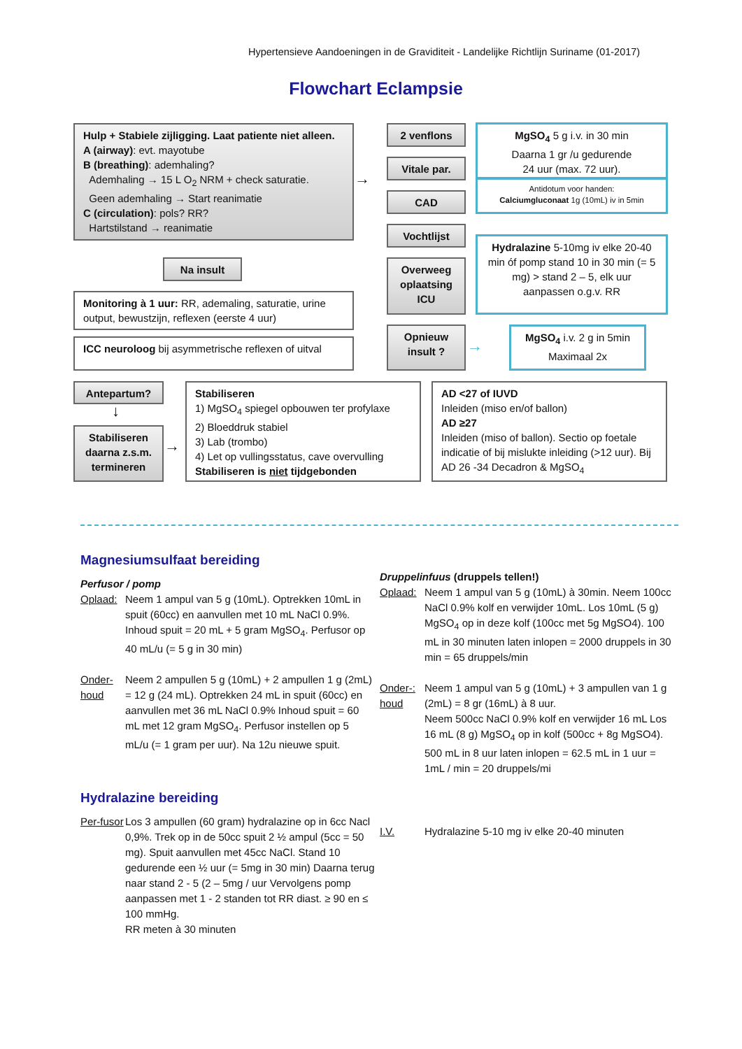Hypertensieve Aandoeningen in de Graviditeit - Landelijke Richtlijn Suriname (01-2017)
Flowchart Eclampsie
Hulp + Stabiele zijligging. Laat patiente niet alleen.
A (airway): evt. mayotube
B (breathing): ademhaling?
Ademhaling → 15 L O<sub>2</sub> NRM + check saturatie.
Geen ademhaling → Start reanimatie
C (circulation): pols? RR?
Hartstilstand → reanimatie
→
2 venflons
Vitale par.
CAD
Vochtlijst
Overweeg oplaatsing ICU
Opnieuw insult ?
→
MgSO<sub>4</sub> 5 g i.v. in 30 min
Daarna 1 gr /u gedurende
24 uur (max. 72 uur).
Antidotum voor handen:
Calciumgluconaat 1g (10mL) iv in 5min
Hydralazine 5-10mg iv elke 20-40 min óf pomp stand 10 in 30 min (= 5 mg) > stand 2 – 5, elk uur aanpassen o.g.v. RR
MgSO<sub>4</sub> i.v. 2 g in 5min
Maximaal 2x
Na insult
Monitoring à 1 uur: RR, ademaling, saturatie, urine output, bewustzijn, reflexen (eerste 4 uur)
ICC neuroloog bij asymmetrische reflexen of uitval
Antepartum?
↓
Stabiliseren daarna z.s.m. termineren
→
Stabiliseren
1) MgSO<sub>4</sub> spiegel opbouwen ter profylaxe
2) Bloeddruk stabiel
3) Lab (trombo)
4) Let op vullingsstatus, cave overvulling
Stabiliseren is niet tijdgebonden
AD <27 of IUVD
Inleiden (miso en/of ballon)
AD ≥27
Inleiden (miso of ballon). Sectio op foetale indicatie of bij mislukte inleiding (>12 uur). Bij AD 26 -34 Decadron & MgSO<sub>4</sub>
Magnesiumsulfaat bereiding
Perfusor / pomp
Oplaad: Neem 1 ampul van 5 g (10mL). Optrekken 10mL in spuit (60cc) en aanvullen met 10 mL NaCl 0.9%. Inhoud spuit = 20 mL + 5 gram MgSO<sub>4</sub>. Perfusor op 40 mL/u (= 5 g in 30 min)
Onder-houd Neem 2 ampullen 5 g (10mL) + 2 ampullen 1 g (2mL) = 12 g (24 mL). Optrekken 24 mL in spuit (60cc) en aanvullen met 36 mL NaCl 0.9% Inhoud spuit = 60 mL met 12 gram MgSO<sub>4</sub>. Perfusor instellen op 5 mL/u (= 1 gram per uur). Na 12u nieuwe spuit.
Druppelinfuus (druppels tellen!)
Oplaad: Neem 1 ampul van 5 g (10mL) à 30min. Neem 100cc NaCl 0.9% kolf en verwijder 10mL. Los 10mL (5 g) MgSO<sub>4</sub> op in deze kolf (100cc met 5g MgSO4). 100 mL in 30 minuten laten inlopen = 2000 druppels in 30 min = 65 druppels/min
Onder-: houd Neem 1 ampul van 5 g (10mL) + 3 ampullen van 1 g (2mL) = 8 gr (16mL) à 8 uur.
Neem 500cc NaCl 0.9% kolf en verwijder 16 mL Los 16 mL (8 g) MgSO<sub>4</sub> op in kolf (500cc + 8g MgSO4). 500 mL in 8 uur laten inlopen = 62.5 mL in 1 uur = 1mL / min = 20 druppels/mi
Hydralazine bereiding
Per-fusor Los 3 ampullen (60 gram) hydralazine op in 6cc Nacl 0,9%. Trek op in de 50cc spuit 2 ½ ampul (5cc = 50 mg). Spuit aanvullen met 45cc NaCl. Stand 10 gedurende een ½ uur (= 5mg in 30 min) Daarna terug naar stand 2 - 5 (2 – 5mg / uur Vervolgens pomp aanpassen met 1 - 2 standen tot RR diast. ≥ 90 en ≤ 100 mmHg.
RR meten à 30 minuten
I.V. Hydralazine 5-10 mg iv elke 20-40 minuten